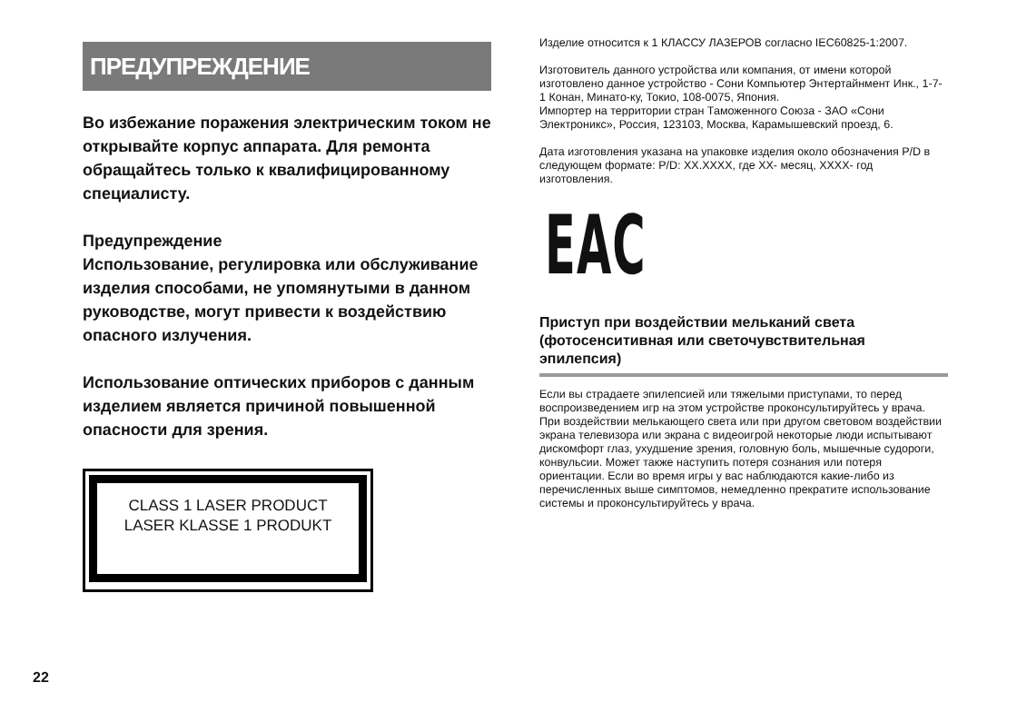ПРЕДУПРЕЖДЕНИЕ
Во избежание поражения электрическим током не открывайте корпус аппарата. Для ремонта обращайтесь только к квалифицированному специалисту.
Предупреждение
Использование, регулировка или обслуживание изделия способами, не упомянутыми в данном руководстве, могут привести к воздействию опасного излучения.
Использование оптических приборов с данным изделием является причиной повышенной опасности для зрения.
CLASS 1 LASER PRODUCT
LASER KLASSE 1 PRODUKT
Изделие относится к 1 КЛАССУ ЛАЗЕРОВ согласно IEC60825-1:2007.
Изготовитель данного устройства или компания, от имени которой изготовлено данное устройство - Сони Компьютер Энтертайнмент Инк., 1-7-1 Конан, Минато-ку, Токио, 108-0075, Япония.
Импортер на территории стран Таможенного Союза - ЗАО «Сони Электроникс», Россия, 123103, Москва, Карамышевский проезд, 6.
Дата изготовления указана на упаковке изделия около обозначения P/D в следующем формате: P/D: XX.XXXX, где XX- месяц, XXXX- год изготовления.
EAC
Приступ при воздействии мельканий света (фотосенситивная или светочувствительная эпилепсия)
Если вы страдаете эпилепсией или тяжелыми приступами, то перед воспроизведением игр на этом устройстве проконсультируйтесь у врача. При воздействии мелькающего света или при другом световом воздействии экрана телевизора или экрана с видеоигрой некоторые люди испытывают дискомфорт глаз, ухудшение зрения, головную боль, мышечные судороги, конвульсии. Может также наступить потеря сознания или потеря ориентации. Если во время игры у вас наблюдаются какие-либо из перечисленных выше симптомов, немедленно прекратите использование системы и проконсультируйтесь у врача.
22